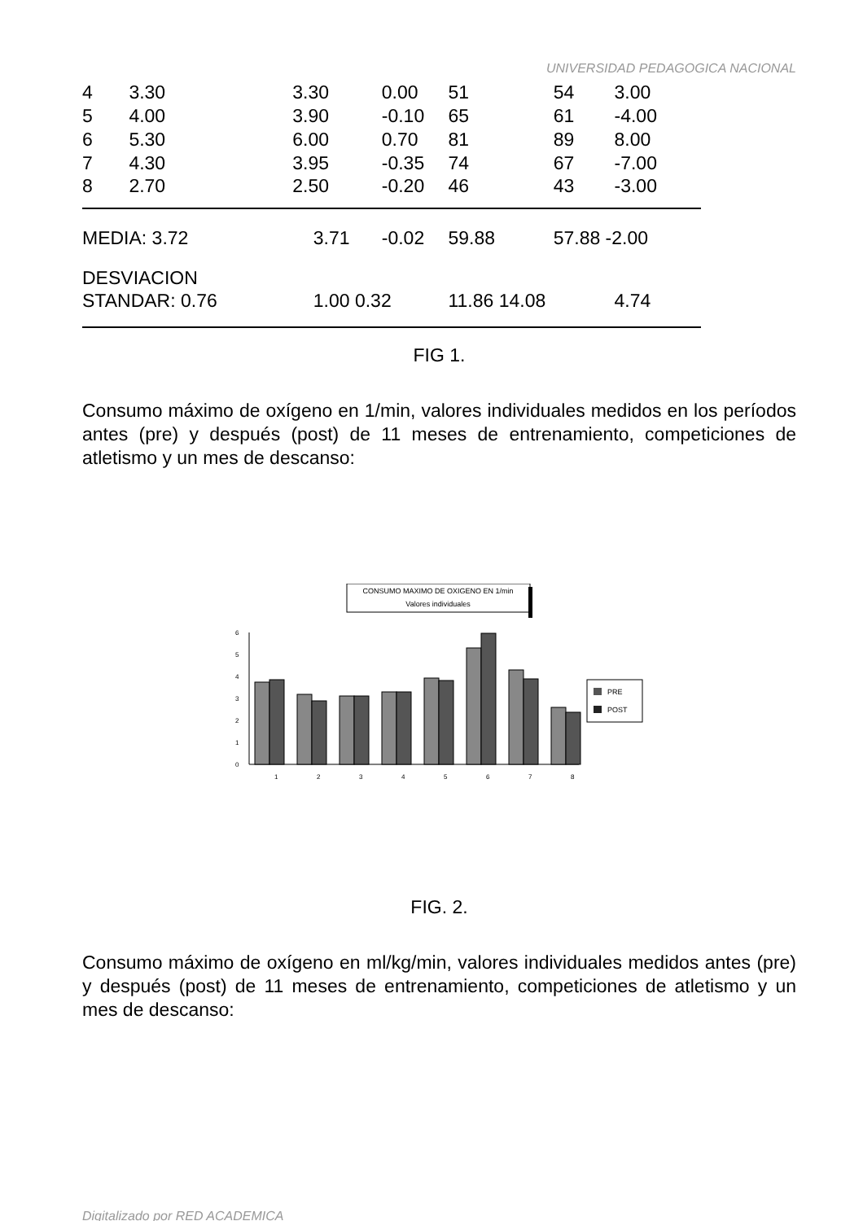UNIVERSIDAD PEDAGOGICA NACIONAL
| 4 | 3.30 | 3.30 | 0.00 | 51 | 54 | 3.00 |
| 5 | 4.00 | 3.90 | -0.10 | 65 | 61 | -4.00 |
| 6 | 5.30 | 6.00 | 0.70 | 81 | 89 | 8.00 |
| 7 | 4.30 | 3.95 | -0.35 | 74 | 67 | -7.00 |
| 8 | 2.70 | 2.50 | -0.20 | 46 | 43 | -3.00 |
| MEDIA: 3.72 | | 3.71 | -0.02 | 59.88 | 57.88 -2.00 | |
| DESVIACION | | | | | | |
| STANDAR: 0.76 | | 1.00 0.32 | | 11.86 14.08 | | 4.74 |
FIG 1.
Consumo máximo de oxígeno en 1/min, valores individuales medidos en los períodos antes (pre) y después (post) de 11 meses de entrenamiento, competiciones de atletismo y un mes de descanso:
CONSUMO MAXIMO DE OXIGENO EN 1/min
Valores individuales
0
1
2
3
4
5
6
1
2
3
4
5
6
7
8
PRE
POST
FIG. 2.
Consumo máximo de oxígeno en ml/kg/min, valores individuales medidos antes (pre) y después (post) de 11 meses de entrenamiento, competiciones de atletismo y un mes de descanso:
Digitalizado por RED ACADEMICA